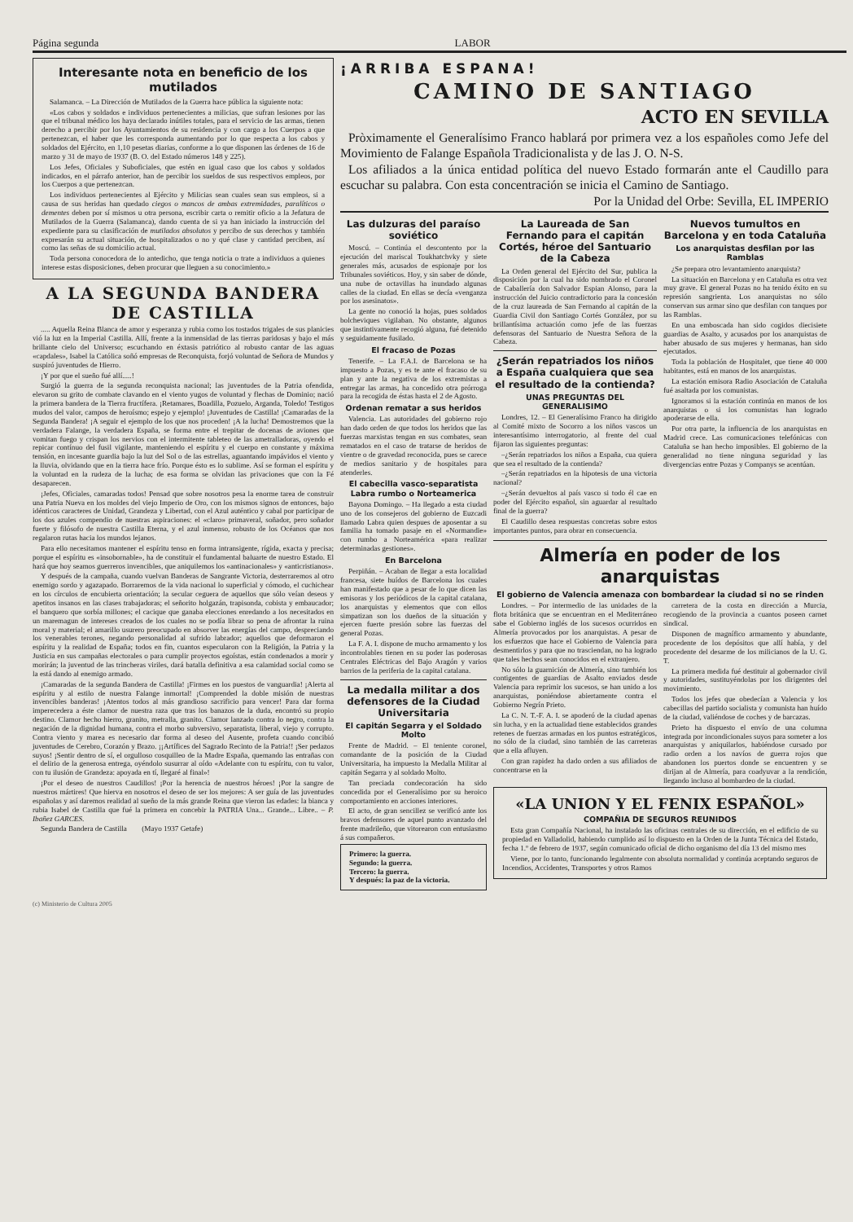Página segunda LABOR
Interesante nota en beneficio de los mutilados
Salamanca. – La Dirección de Mutilados de la Guerra hace pública la siguiente nota:
«Los cabos y soldados e individuos pertenecientes a milicias, que sufran lesiones por las que el tribunal médico los haya declarado inútiles totales, para el servicio de las armas, tienen derecho a percibir por los Ayuntamientos de su residencia y con cargo a los Cuerpos a que pertenezcan, el haber que les corresponda aumentando por lo que respecta a los cabos y soldados del Ejército, en 1,10 pesetas diarias, conforme a lo que disponen las órdenes de 16 de marzo y 31 de mayo de 1937 (B. O. del Estado números 148 y 225).
Los Jefes, Oficiales y Suboficiales, que estén en igual caso que los cabos y soldados indicados, en el párrafo anterior, han de percibir los sueldos de sus respectivos empleos, por los Cuerpos a que pertenezcan.
Los individuos pertenecientes al Ejército y Milicias sean cuales sean sus empleos, si a causa de sus heridas han quedado ciegos o mancos de ambas extremidades, paralíticos o dementes deben por sí mismos u otra persona, escribir carta o remitir oficio a la Jefatura de Mutilados de la Guerra (Salamanca), dando cuenta de si ya han iniciado la instrucción del expediente para su clasificación de mutilados absolutos y percibo de sus derechos y también expresarán su actual situación, de hospitalizados o no y qué clase y cantidad perciben, así como las señas de su domicilio actual.
Toda persona conocedora de lo antedicho, que tenga noticia o trate a individuos a quienes interese estas disposiciones, deben procurar que lleguen a su conocimiento.»
A LA SEGUNDA BANDERA DE CASTILLA
..... Aquella Reina Blanca de amor y esperanza y rubia como los tostados trigales de sus planicies vió la luz en la Imperial Castilla. Allí, frente a la inmensidad de las tierras paridosas y bajo el más brillante cielo del Universo; escuchando en éxtasis patriótico al robusto cantar de las aguas «capdales», Isabel la Católica soñó empresas de Reconquista, forjó voluntad de Señora de Mundos y suspiró juventudes de Hierro.
¡Y por que el sueño fué allí.....!
Surgió la guerra de la segunda reconquista nacional; las juventudes de la Patria ofendida, elevaron su grito de combate clavando en el viento yugos de voluntad y flechas de Dominio; nació la primera bandera de la Tierra fructífera. ¡Retamares, Boadilla, Pozuelo, Arganda, Toledo! Testigos mudos del valor, campos de heroísmo; espejo y ejemplo! ¡Juventudes de Castilla! ¡Camaradas de la Segunda Bandera! ¡A seguir el ejemplo de los que nos proceden! ¡A la lucha! Demostremos que la verdadera Falange, la verdadera España, se forma entre el trepitar de docenas de aviones que vomitan fuego y crispan los nervios con el intermitente tableteo de las ametralladoras, oyendo el repicar contínuo del fusil vigilante, manteniendo el espíritu y el cuerpo en constante y máxima tensión, en incesante guardia bajo la luz del Sol o de las estrellas, aguantando impávidos el viento y la lluvia, olvidando que en la tierra hace frío. Porque ésto es lo sublime. Así se forman el espíritu y la voluntad en la rudeza de la lucha; de esa forma se olvidan las privaciones que con la Fé desaparecen.
¡Jefes, Oficiales, camaradas todos! Pensad que sobre nosotros pesa la enorme tarea de construir una Patria Nueva en los moldes del viejo Imperio de Oro, con los mismos signos de entonces, bajo idénticos caracteres de Unidad, Grandeza y Libertad, con el Azul auténtico y cabal por participar de los dos azules compendio de nuestras aspiraciones: el «claro» primaveral, soñador, pero soñador fuerte y filósofo de nuestra Castilla Eterna, y el azul inmenso, robusto de los Océanos que nos regalaron rutas hacia los mundos lejanos.
Para ello necesitamos mantener el espíritu tenso en forma intransigente, rígida, exacta y precisa; porque el espíritu es «insobornable», ha de constituir el fundamental baluarte de nuestro Estado. El hará que hoy seamos guerreros invencibles, que aniquilemos los «antinacionales» y «anticristianos».
Y después de la campaña, cuando vuelvan Banderas de Sangrante Victoria, desterraremos al otro enemigo sordo y agazapado. Borraremos de la vida nacional lo superficial y cómodo, el cuchichear en los círculos de encubierta orientación; la secular ceguera de aquellos que sólo veían deseos y apetitos insanos en las clases trabajadoras; el señorito holgazán, trapisonda, cobista y embaucador; el banquero que sorbía millones; el cacique que ganaba elecciones enredando a los necesitados en un maremagun de intereses creados de los cuales no se podía librar so pena de afrontar la ruina moral y material; el amarillo usurero preocupado en absorver las energías del campo, despreciando los venerables terones, negando personalidad al sufrido labrador; aquellos que deformaron el espíritu y la realidad de España; todos en fin, cuantos especularon con la Religión, la Patria y la Justicia en sus campañas electorales o para cumplir proyectos egoístas, están condenados a morir y morirán; la juventud de las trincheras viriles, dará batalla definitiva a esa calamidad social como se la está dando al enemigo armado.
¡Camaradas de la segunda Bandera de Castilla! ¡Firmes en los puestos de vanguardia! ¡Alerta al espíritu y al estilo de nuestra Falange inmortal! ¡Comprended la doble misión de nuestras invencibles banderas! ¡Atentos todos al más grandioso sacrificio para vencer! Para dar forma imperecedera a éste clamor de nuestra raza que tras los banazos de la duda, encontró su propio destino. Clamor hecho hierro, granito, metralla, granito. Clamor lanzado contra lo negro, contra la negación de la dignidad humana, contra el morbo subversivo, separatista, liberal, viejo y corrupto. Contra viento y marea es necesario dar forma al deseo del Ausente, profeta cuando concibió juventudes de Cerebro, Corazón y Brazo. ¡¡Artífices del Sagrado Recinto de la Patria!! ¡Ser pedazos suyos! ¡Sentir dentro de sí, el orgulloso cosquilleo de la Madre España, quemando las entrañas con el delirio de la generosa entrega, oyéndolo susurrar al oído «Adelante con tu espíritu, con tu valor, con tu ilusión de Grandeza: apoyada en tí, llegaré al final»!
¡Por el deseo de nuestros Caudillos! ¡Por la herencia de nuestros héroes! ¡Por la sangre de nuestros mártires! Que hierva en nosotros el deseo de ser los mejores: A ser guía de las juventudes españolas y así daremos realidad al sueño de la más grande Reina que vieron las edades: la bianca y rubia Isabel de Castilla que fué la primera en concebir la PATRIA Una... Grande... Libre.. – P. Ibañez GARCES.
Segunda Bandera de Castilla (Mayo 1937 Getafe)
¡ARRIBA ESPANA!
CAMINO DE SANTIAGO
ACTO EN SEVILLA
Pròximamente el Generalísimo Franco hablará por primera vez a los españoles como Jefe del Movimiento de Falange Española Tradicionalista y de las J. O. N-S.
Los afiliados a la única entidad política del nuevo Estado formarán ante el Caudillo para escuchar su palabra. Con esta concentración se inicia el Camino de Santiago.
Por la Unidad del Orbe: Sevilla, EL IMPERIO
Las dulzuras del paraíso soviético
Moscú. – Continúa el descontento por la ejecución del mariscal Toukhatchvky y siete generales más, acusados de espionaje por los Tribunales soviéticos. Hoy, y sin saber de dónde, una nube de octavillas ha inundado algunas calles de la ciudad. En ellas se decía «venganza por los asesinatos».
La gente no conoció la hojas, pues soldados bolcheviques vigilaban. No obstante, algunos que instintivamente recogió alguna, fué detenido y seguidamente fusilado.
El fracaso de Pozas
Tenerife. – La F.A.I. de Barcelona se ha impuesto a Pozas, y es te ante el fracaso de su plan y ante la negativa de los extremistas a entregar las armas, ha concedido otra prórroga para la recogida de éstas hasta el 2 de Agosto.
Ordenan rematar a sus heridos
Valencia. Las autoridades del gobierno rojo han dado orden de que todos los heridos que las fuerzas marxistas tengan en sus combates, sean rematados en el caso de tratarse de heridos de vientre o de gravedad reconocida, pues se carece de medios sanitario y de hospitales para atenderles.
El cabecilla vasco-separatista Labra rumbo o Norteamerica
Bayona Domingo. – Ha llegado a esta ciudad uno de los consejeros del gobierno de Euzcadi llamado Labra quien despues de aposentar a su familia ha tomado pasaje en el «Normandie» con rumbo a Norteamérica «para realizar determinadas gestiones».
En Barcelona
Perpiñán. – Acaban de llegar a esta localidad francesa, siete huídos de Barcelona los cuales han manifestado que a pesar de lo que dicen las emisoras y los periódicos de la capital catalana, los anarquistas y elementos que con ellos simpatizan son los dueños de la situación y ejercen fuerte presión sobre las fuerzas del general Pozas.
La F. A. I. dispone de mucho armamento y los incontrolables tienen en su poder las poderosas Centrales Eléctricas del Bajo Aragón y varios barrios de la periferia de la capital catalana.
La medalla militar a dos defensores de la Ciudad Universitaria
El capitán Segarra y el Soldado Molto
Frente de Madrid. – El teniente coronel, comandante de la posición de la Ciudad Universitaria, ha impuesto la Medalla Militar al capitán Segarra y al soldado Molto.
Tan preciada condecoración ha sido concedida por el Generalísimo por su heroico comportamiento en acciones interiores.
El acto, de gran sencillez se verificó ante los bravos defensores de aquel punto avanzado del frente madrileño, que vitorearon con entusiasmo á sus compañeros.
Primero: la guerra.
Segundo: la guerra.
Tercero: la guerra.
Y después: la paz de la victoria.
La Laureada de San Fernando para el capitán Cortés, héroe del Santuario de la Cabeza
La Orden general del Ejército del Sur, publica la disposición por la cual ha sido nombrado el Coronel de Caballería don Salvador Espian Alonso, para la instrucción del Juicio contradictorio para la concesión de la cruz laureada de San Fernando al capitán de la Guardia Civil don Santiago Cortés González, por su brillantísima actuación como jefe de las fuerzas defensoras del Santuario de Nuestra Señora de la Cabeza.
¿Serán repatriados los niños a España cualquiera que sea el resultado de la contienda?
UNAS PREGUNTAS DEL GENERALISIMO
Londres, 12. – El Generalísimo Franco ha dirigido al Comité mixto de Socorro a los niños vascos un interesantísimo interrogatorio, al frente del cual fijaron las siguientes preguntas:
–¿Serán repatriados los niños a España, cua quiera que sea el resultado de la contienda?
–¿Serán repatriados en la hipotesis de una victoria nacional?
–¿Serán devueltos al país vasco si todo él cae en poder del Ejército español, sin aguardar al resultado final de la guerra?
El Caudillo desea respuestas concretas sobre estos importantes puntos, para obrar en consecuencia.
Nuevos tumultos en Barcelona y en toda Cataluña
Los anarquistas desfilan por las Ramblas
¿Se prepara otro levantamiento anarquista?
La situación en Barcelona y en Cataluña es otra vez muy grave. El general Pozas no ha tenido éxito en su represión sangrienta. Los anarquistas no sólo conservan sus armar sino que desfilan con tanques por las Ramblas.
En una emboscada han sido cogidos diecisiete guardias de Asalto, y acusados por los anarquistas de haber abusado de sus mujeres y hermanas, han sido ejecutados.
Toda la población de Hospitalet, que tiene 40 000 habitantes, está en manos de los anarquistas.
La estación emisora Radio Asociación de Cataluña fué asaltada por los comunistas.
Ignoramos si la estación continúa en manos de los anarquistas o si los comunistas han logrado apoderarse de ella.
Por otra parte, la influencia de los anarquistas en Madrid crece. Las comunicaciones telefónicas con Cataluña se han hecho imposibles. El gobierno de la generalidad no tiene ninguna seguridad y las divergencias entre Pozas y Companys se acentúan.
Almería en poder de los anarquistas
El gobierno de Valencia amenaza con bombardear la ciudad si no se rinden
Londres. – Por intermedio de las unidades de la flota británica que se encuentran en el Mediterráneo sabe el Gobierno inglés de los sucesos ocurridos en Almería provocados por los anarquistas. A pesar de los esfuerzos que hace el Gobierno de Valencia para desmentirlos y para que no trasciendan, no ha logrado que tales hechos sean conocidos en el extranjero.
No sólo la guarnición de Almería, sino también los contigentes de guardias de Asalto enviados desde Valencia para reprimir los sucesos, se han unido a los anarquistas, poniéndose abiertamente contra el Gobierno Negrín Prieto.
La C. N. T.-F. A. I. se apoderó de la ciudad apenas sin lucha, y en la actualidad tiene establecidos grandes retenes de fuerzas armadas en los puntos estratégicos, no sólo de la ciudad, sino también de las carreteras que a ella afluyen.
Con gran rapidez ha dado orden a sus afiliados de concentrarse en la
carretera de la costa en dirección a Murcia, recogiendo de la provincia a cuantos poseen carnet sindical.
Disponen de magnífico armamento y abundante, procedente de los depósitos que allí había, y del procedente del desarme de los milicianos de la U. G. T.
La primera medida fué destituir al gobernador civil y autoridades, sustituyéndolas por los dirigentes del movimiento.
Todos los jefes que obedecían a Valencia y los cabecillas del partido socialista y comunista han huído de la ciudad, valiéndose de coches y de barcazas.
Prieto ha dispuesto el envío de una columna integrada por incondicionales suyos para someter a los anarquistas y aniquilarlos, habiéndose cursado por radio orden a los navíos de guerra rojos que abandonen los puertos donde se encuentren y se dirijan al de Almería, para coadyuvar a la rendición, llegando incluso al bombardeo de la ciudad.
«LA UNION Y EL FENIX ESPAÑOL»
COMPAÑIA DE SEGUROS REUNIDOS
Esta gran Compañía Nacional, ha instalado las oficinas centrales de su dirección, en el edificio de su propiedad en Valladolid, habiendo cumplido así lo dispuesto en la Orden de la Junta Técnica del Estado, fecha 1.º de febrero de 1937, según comunicado oficial de dicho organismo del día 13 del mismo mes
Viene, por lo tanto, funcionando legalmente con absoluta normalidad y continúa aceptando seguros de Incendios, Accidentes, Transportes y otros Ramos
(c) Ministerio de Cultura 2005